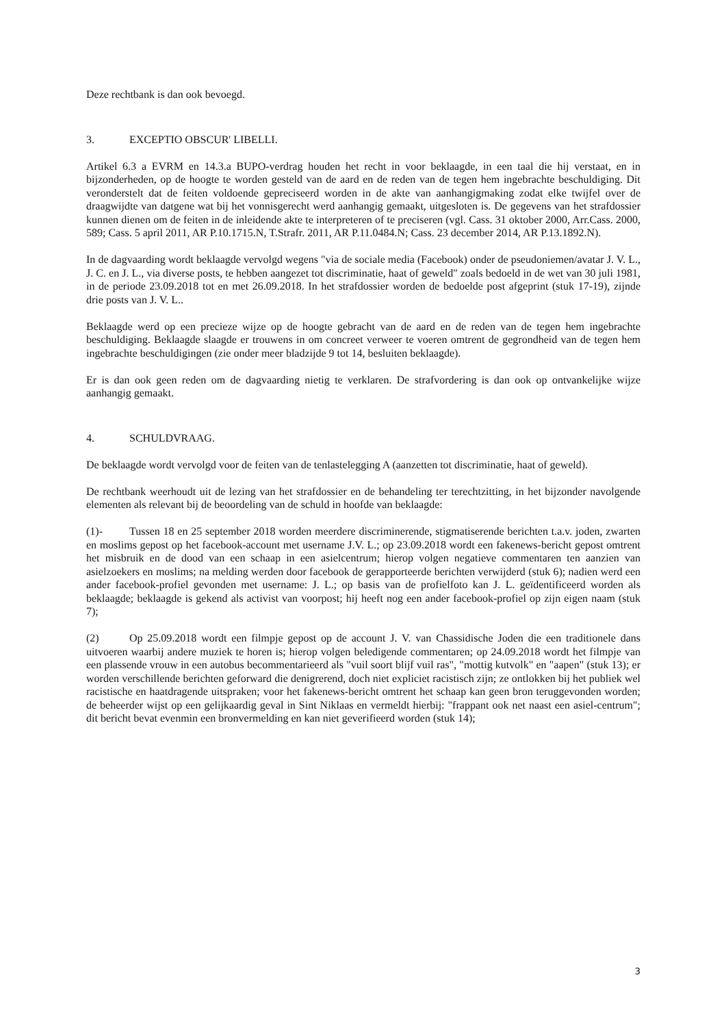Deze rechtbank is dan ook bevoegd.
3. EXCEPTIO OBSCUR' LIBELLI.
Artikel 6.3 a EVRM en 14.3.a BUPO-verdrag houden het recht in voor beklaagde, in een taal die hij verstaat, en in bijzonderheden, op de hoogte te worden gesteld van de aard en de reden van de tegen hem ingebrachte beschuldiging. Dit veronderstelt dat de feiten voldoende gepreciseerd worden in de akte van aanhangigmaking zodat elke twijfel over de draagwijdte van datgene wat bij het vonnisgerecht werd aanhangig gemaakt, uitgesloten is. De gegevens van het strafdossier kunnen dienen om de feiten in de inleidende akte te interpreteren of te preciseren (vgl. Cass. 31 oktober 2000, Arr.Cass. 2000, 589; Cass. 5 april 2011, AR P.10.1715.N, T.Strafr. 2011, AR P.11.0484.N; Cass. 23 december 2014, AR P.13.1892.N).
In de dagvaarding wordt beklaagde vervolgd wegens "via de sociale media (Facebook) onder de pseudoniemen/avatar J. V. L., J. C. en J. L., via diverse posts, te hebben aangezet tot discriminatie, haat of geweld" zoals bedoeld in de wet van 30 juli 1981, in de periode 23.09.2018 tot en met 26.09.2018. In het strafdossier worden de bedoelde post afgeprint (stuk 17-19), zijnde drie posts van J. V. L..
Beklaagde werd op een precieze wijze op de hoogte gebracht van de aard en de reden van de tegen hem ingebrachte beschuldiging. Beklaagde slaagde er trouwens in om concreet verweer te voeren omtrent de gegrondheid van de tegen hem ingebrachte beschuldigingen (zie onder meer bladzijde 9 tot 14, besluiten beklaagde).
Er is dan ook geen reden om de dagvaarding nietig te verklaren. De strafvordering is dan ook op ontvankelijke wijze aanhangig gemaakt.
4. SCHULDVRAAG.
De beklaagde wordt vervolgd voor de feiten van de tenlastelegging A (aanzetten tot discriminatie, haat of geweld).
De rechtbank weerhoudt uit de lezing van het strafdossier en de behandeling ter terechtzitting, in het bijzonder navolgende elementen als relevant bij de beoordeling van de schuld in hoofde van beklaagde:
(1)- Tussen 18 en 25 september 2018 worden meerdere discriminerende, stigmatiserende berichten t.a.v. joden, zwarten en moslims gepost op het facebook-account met username J.V. L.; op 23.09.2018 wordt een fakenews-bericht gepost omtrent het misbruik en de dood van een schaap in een asielcentrum; hierop volgen negatieve commentaren ten aanzien van asielzoekers en moslims; na melding werden door facebook de gerapporteerde berichten verwijderd (stuk 6); nadien werd een ander facebook-profiel gevonden met username: J. L.; op basis van de profielfoto kan J. L. geïdentificeerd worden als beklaagde; beklaagde is gekend als activist van voorpost; hij heeft nog een ander facebook-profiel op zijn eigen naam (stuk 7);
(2) Op 25.09.2018 wordt een filmpje gepost op de account J. V. van Chassidische Joden die een traditionele dans uitvoeren waarbij andere muziek te horen is; hierop volgen beledigende commentaren; op 24.09.2018 wordt het filmpje van een plassende vrouw in een autobus becommentarieerd als "vuil soort blijf vuil ras", "mottig kutvolk" en "aapen" (stuk 13); er worden verschillende berichten geforward die denigrerend, doch niet expliciet racistisch zijn; ze ontlokken bij het publiek wel racistische en haatdragende uitspraken; voor het fakenews-bericht omtrent het schaap kan geen bron teruggevonden worden; de beheerder wijst op een gelijkaardig geval in Sint Niklaas en vermeldt hierbij: "frappant ook net naast een asiel-centrum"; dit bericht bevat evenmin een bronvermelding en kan niet geverifieerd worden (stuk 14);
3